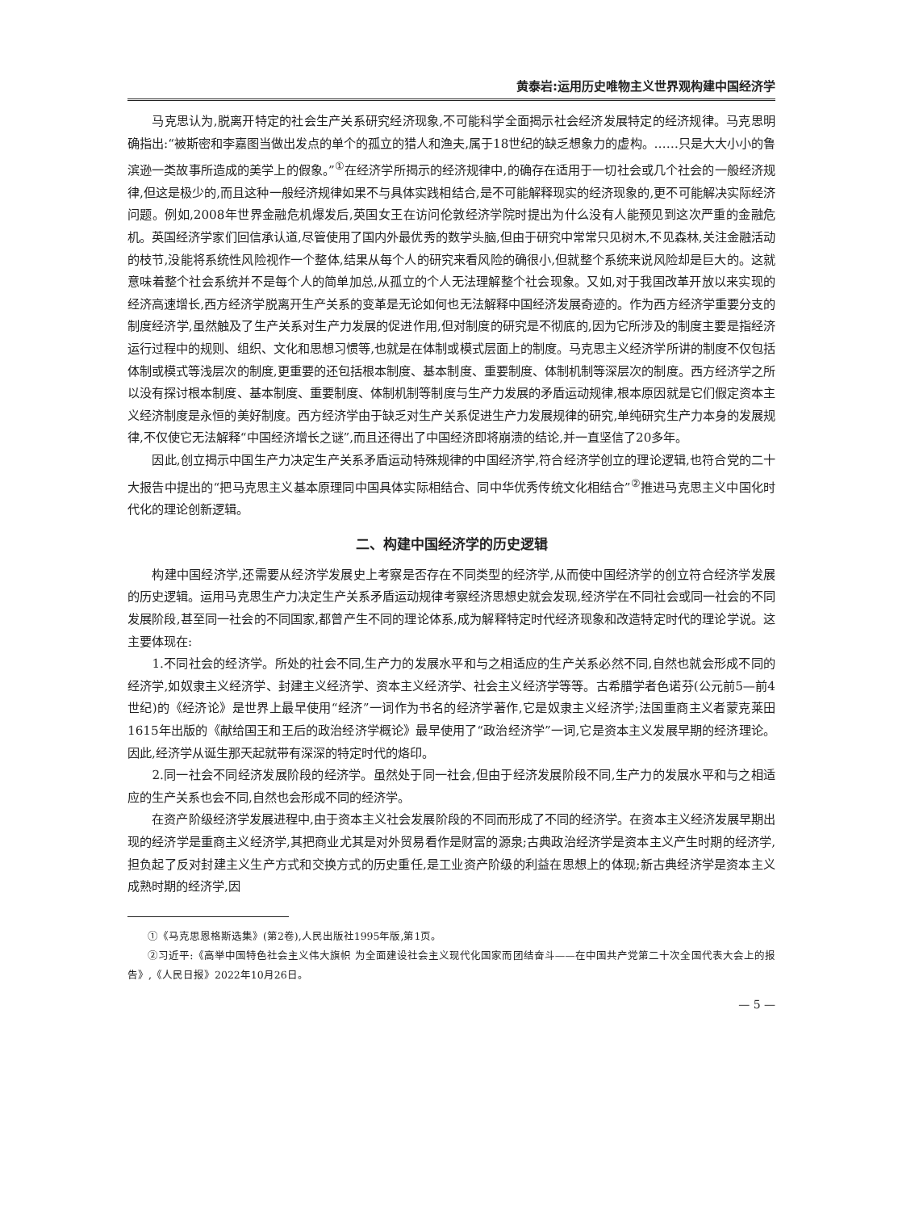黄泰岩:运用历史唯物主义世界观构建中国经济学
马克思认为,脱离开特定的社会生产关系研究经济现象,不可能科学全面揭示社会经济发展特定的经济规律。马克思明确指出:“被斯密和李嘉图当做出发点的单个的孤立的猎人和渔夫,属于18世纪的缺乏想象力的虚构。……只是大大小小的鲁滨逊一类故事所造成的美学上的假象。”<sup>①</sup>在经济学所揭示的经济规律中,的确存在适用于一切社会或几个社会的一般经济规律,但这是极少的,而且这种一般经济规律如果不与具体实践相结合,是不可能解释现实的经济现象的,更不可能解决实际经济问题。例如,2008年世界金融危机爆发后,英国女王在访问伦敦经济学院时提出为什么没有人能预见到这次严重的金融危机。英国经济学家们回信承认道,尽管使用了国内外最优秀的数学头脑,但由于研究中常常只见树木,不见森林,关注金融活动的枝节,没能将系统性风险视作一个整体,结果从每个人的研究来看风险的确很小,但就整个系统来说风险却是巨大的。这就意味着整个社会系统并不是每个人的简单加总,从孤立的个人无法理解整个社会现象。又如,对于我国改革开放以来实现的经济高速增长,西方经济学脱离开生产关系的变革是无论如何也无法解释中国经济发展奇迹的。作为西方经济学重要分支的制度经济学,虽然触及了生产关系对生产力发展的促进作用,但对制度的研究是不彻底的,因为它所涉及的制度主要是指经济运行过程中的规则、组织、文化和思想习惯等,也就是在体制或模式层面上的制度。马克思主义经济学所讲的制度不仅包括体制或模式等浅层次的制度,更重要的还包括根本制度、基本制度、重要制度、体制机制等深层次的制度。西方经济学之所以没有探讨根本制度、基本制度、重要制度、体制机制等制度与生产力发展的矛盾运动规律,根本原因就是它们假定资本主义经济制度是永恒的美好制度。西方经济学由于缺乏对生产关系促进生产力发展规律的研究,单纯研究生产力本身的发展规律,不仅使它无法解释“中国经济增长之谜”,而且还得出了中国经济即将崩溃的结论,并一直坚信了20多年。
因此,创立揭示中国生产力决定生产关系矛盾运动特殊规律的中国经济学,符合经济学创立的理论逻辑,也符合党的二十大报告中提出的“把马克思主义基本原理同中国具体实际相结合、同中华优秀传统文化相结合”<sup>②</sup>推进马克思主义中国化时代化的理论创新逻辑。
二、构建中国经济学的历史逻辑
构建中国经济学,还需要从经济学发展史上考察是否存在不同类型的经济学,从而使中国经济学的创立符合经济学发展的历史逻辑。运用马克思生产力决定生产关系矛盾运动规律考察经济思想史就会发现,经济学在不同社会或同一社会的不同发展阶段,甚至同一社会的不同国家,都曾产生不同的理论体系,成为解释特定时代经济现象和改造特定时代的理论学说。这主要体现在:
1.不同社会的经济学。所处的社会不同,生产力的发展水平和与之相适应的生产关系必然不同,自然也就会形成不同的经济学,如奴隶主义经济学、封建主义经济学、资本主义经济学、社会主义经济学等等。古希腊学者色诺芬(公元前5—前4世纪)的《经济论》是世界上最早使用“经济”一词作为书名的经济学著作,它是奴隶主义经济学;法国重商主义者蒙克莱田1615年出版的《献给国王和王后的政治经济学概论》最早使用了“政治经济学”一词,它是资本主义发展早期的经济理论。因此,经济学从诞生那天起就带有深深的特定时代的烙印。
2.同一社会不同经济发展阶段的经济学。虽然处于同一社会,但由于经济发展阶段不同,生产力的发展水平和与之相适应的生产关系也会不同,自然也会形成不同的经济学。
在资产阶级经济学发展进程中,由于资本主义社会发展阶段的不同而形成了不同的经济学。在资本主义经济发展早期出现的经济学是重商主义经济学,其把商业尤其是对外贸易看作是财富的源泉;古典政治经济学是资本主义产生时期的经济学,担负起了反对封建主义生产方式和交换方式的历史重任,是工业资产阶级的利益在思想上的体现;新古典经济学是资本主义成熟时期的经济学,因
①《马克思恩格斯选集》(第2卷),人民出版社1995年版,第1页。
②习近平:《高举中国特色社会主义伟大旗帜 为全面建设社会主义现代化国家而团结奋斗——在中国共产党第二十次全国代表大会上的报告》,《人民日报》2022年10月26日。
— 5 —